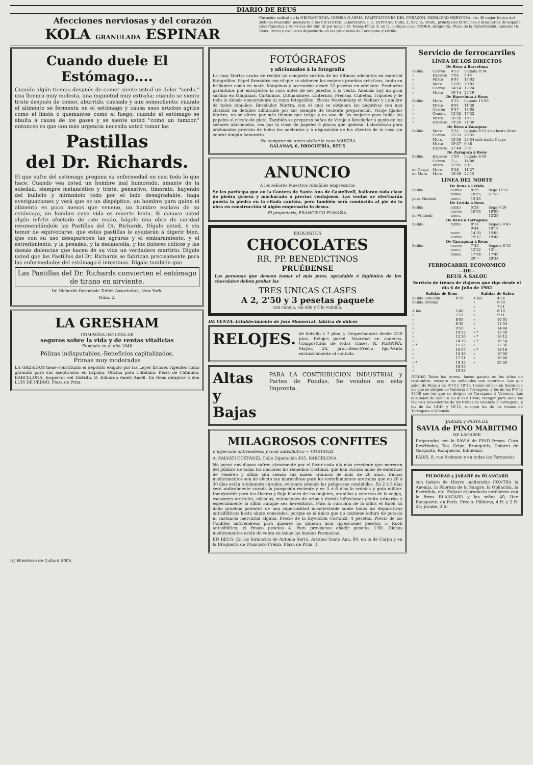DIARIO DE REUS
Afecciones nerviosas y del corazón
KOLA GRANULADA ESPINAR
Curación radical de la NEURASTENIA, DISNEA O ASMA, PALPITACIONES DEL CORAZON, DEIBLIDAD NERVIOSA, etc. El mejor tónico del sistema muscular, necesario á los CICLISTAS. Laboratorio: J. G. ESPINAR, Colis, 2, Sevilla. Venta, principales farmacias y droguerías de España, islas Canarias y Américas del Sur. Al por mayor, D. Tomás Piñol, S. en C., antigua casa CODER, droguería, Plaza de la Constitución, número 16, Reus. Unico y exclusivo depositario en las provincias de Tarragona y Lérida.
Cuando duele El Estómago....
Cuando algún tiempo después de comer siente usted un dolor "sordo," una llenura muy molesta, una inquietud muy extraña; cuando se siente triste después de comer, aburrido, cansado y aun somnoliento; cuando el alimento se fermenta en el estómago y causa esos eructos agrios como el limón ó quemantes como el fuego; cuando el estómago se abulta á causa de los gases y se siente usted "como un tambor," entonces es que con más urgencia necesita usted tomar las
Pastillas
del Dr. Richards.
El que sufre del estómago pregona su enfermedad en casi todo lo que hace. Cuando vea usted un hombre mal humorado, amante de la soledad, siempre melancólico y triste, pensativo, timorato, huyendo del bullicio y mirándolo todo por el lado desagradable, haga averiguaciones y verá que es un dispéptico, un hombre para quien el alimento es poco menos que veneno, un hombre esclavo de su estómago, un hombre cuya vida es muerte lenta. Si conoce usted algún infeliz afectado de este modo, hágale una obra de caridad recomendándole las Pastillas del Dr. Richards. Dígale usted, y sin temor de equivocarse, que estas pastillas le ayudarán á digerir bien, que con su uso desaparecen las agruras y el embaramiento, y el estreñimiento, y la pesadez, y la melancolía, y los dolores cólicos y las demás dolencias que hacen de su vida un verdadero martirio. Dígale usted que las Pastillas del Dr. Richards se fabrican precisamente para las enfermedades del estómago é intestinos. Dígale también que
Las Pastillas del Dr. Richards convierten el estómago de tirano en sirviente.
Dr. Richards Dyspepsia Tablet Association, New York.
Núm. 2.
LA GRESHAM
COMPAÑIA INGLESA DE
seguros sobre la vida y de rentas vitalicias
Fundada en el año 1848
Pólizas indisputables.-Beneficios capitalizados.
Primas muy moderadas
LA GRESHAM tiene constituido el depósito exigido por las Leyes fiscales vigentes como garantía para sus asegurados en España. Oficina para Cataluña: Plaza de Cataluña, BARCELONA. Inspector del Distrito, D. Eduardo Amell Amell. En Reus dirigirse á don LUIS DE PEDRO, Plaza de Prim.
FOTÓGRAFOS
y aficionados á la fotografía
La casa Martra acaba de recibir un completo surtido de los últimos adelantos en material fotográfico. Papel Bromidry con el que se obtienen las mejores pruebas artísticas, tanto en brillantez como en mate. Máquinas y accesorios desde 12 pesetas en adelante. Productos garantidos por ensayarlos la casa antes de ser puestos á la venta. Además hay un gran surtido en Máquinas, Cartulinas, Difumadores, Linternas, Prensas, Cubetas, Trípodes y de todo lo demás concerniente al ramo fotográfico. Placas Westendorp et Wehner y Lumière de todos tamaños. Revelador Martra, con el cual se obtienen las negativas con una claridad de detalles admirable por ser siempre de reciente preparación. Viraje fijador Martra; no se altera por más tiempo que tenga y es uno de los mejores para todos los papeles al citrato de plata. También se preparan baños de Viraje ó Revelador á gusto de los señores aficionados, sea por la clase de papeles ó placas que quieran. Laboratorio para aficionados provisto de todos los adelantos y á disposición de los clientes de la casa sin cobrar ningún honorario.
No comprar sin antes visitar la casa MARTRA
GALANAS, 6, DROGUERÍA, REUS
ANUNCIO
A los señores Maestros Albañiles empresarios
Se les participa que en la Cantera de Santa Ana de Castellvell, hallarán toda clase de piedra gruesa y machacada á precios ventajosos. Las ventas se efectuarán puesta la piedra en la citada cantera, pero también será conducida al pie de la obra en construcción si algún empresario lo desea.
El propietario, FRANCISCO FUMAÑA.
EXQUISITOS
CHOCOLATES
RR. PP. BENEDICTINOS
PRUÉBENSE
Las personas que deseen tomar el más puro, agradable é higiénico de los chocolates deben probar las
TRES UNICAS CLASES
A 2, 2'50 y 3 pesetas paquete
con canela, sin ella y á la vainilla.
DE VENTA: Establecimiento de José Monserrat, fábrica de dulces
RELOJES.
de bolsillo á 7 ptas. y Despertadores desde 4'50 ptas. Relojes pared. Novedad en cadenas. Composturas de todas clases. R. PERPIÑÁ. Mayor, 24. pral.-Reus-Precio fijo.-Venta exclusivamente al contado
Altas y Bajas
PARA LA CONTRIBUCION INDUSTRIAL y Partes de Fondas. Se venden en esta Imprenta.
MILAGROSOS CONFITES
ó inyección antivenéreos y roob antisifilítico — COSTANZI
A. SALVATI COSTANZI, Calle Diputación 435, BARCELONA
No pocos envidiosos sufren atrozmente por el favor cada día más creciente que merecen del público de todas las naciones los remedios Costanzi, que han curado miles de enfermos de venéreo y sífilis aun siendo sus males crónicos de más de 20 años. Dichos medicamentos son de efecto tan maravilloso para los estreñimientos uretrales que en 20 ó 30 días están totalmente curados, evitando además las peligrosas candelillas. En 2 ó 3 días será radicalmente curada la purgación reciente y en 5 ó 6 días la crónica y gota militar. Inmejorable para las úlceras y flujo blanco de las mujeres, arenillas y catarros de la vejiga, escozores uretrales, cálculos, retenciones de orina y demás infecciones génito urinarias y especialmente la sífilis aunque sea hereditaria. Para la curación de la sífilis el Roob ha dado pruebas patentes de una superioridad incontestable sobre todos los depurativos antisifilíticos hasta ahora conocidos, porque es el único que no contiene ioduro de potasio ni sustancia mercurial alguna. Precio de la Inyección Costanzi, 4 pesetas. Precio de los Confites antivenéreos para quienes no quieran usar inyecciones pesetas 5. Roob antisifilítico, el frasco pesetas 4. Para provincias añadir pesetas 1'00. Dichos medicamentos están de venta en todas las buenas Farmacias.
EN REUS: En las farmacias de Antonia Serra, Arrabal Santa Ana, 80, en la de Carpa y en la Droguería de Francisco Fréixa, Plaza de Prim, 1.
Servicio de ferrocarriles
LÍNEA DE LOS DIRECTOS
| De Reus á Barcelona | | | |
| --- | --- | --- | --- |
| Salida | Correo | 4'53 | llegada 8'34 |
| » | Expreso | 7'05 | 9'14 |
| » | Mixto | 8'41 | 13'03 |
| » | Merc. | 12'07 | 20'02 |
| » | Correo | 14'14 | 17'24 |
| » | Mixto | 19'14 | 22'19 |
| De Barcelona á Reus | | | |
| Salida | Merc. | 5'15 | llegada 15'06 |
| » | Mixto | 6'01 | 11'30 |
| » | Correo | 9'47 | 13'05 |
| » | Omnbs. | 12'35 | 17'32 |
| » | Mixto | 16'26 | 19'11 |
| » | Expreso | 19'26 | 21'38 |
| De Reus á Zaragoza | | | |
| Salida | Merc. | 5'32 | llegada 8'51 solo hasta Mora |
| | Correo | 13'33 | 20'35 |
| | Merc. | 15'36 | 23'54 solo hasta Caspe |
| | Mixto | 19'57 | 6'36 |
| | Expreso | 21'44 | 3'01 |
| De Zaragoza á Reus | | | |
| Salida | Expreso | 1'50 | llegada 6'59 |
| | Correo | 7'— | 14'08 |
| | Mixto | 22'05 | 8'11 |
| de Caspe | Merc. | 0'38 | 11'27 |
| de Mora | Merc. | 18'59 | 22'15 |
LÍNEA DEL NORTE
| De Reus á Lérida | | | |
| --- | --- | --- | --- |
| Salida | correo | 8'29 | llega 11'35 |
| | mixto | 18'05 | 21'57 |
| para Vimbodí | merc. | 13'45 | |
| De Lérida á Reus | | | |
| Salida | mixto | 5'28 | llega 9'29 |
| | correo | 16'05 | 19'09 |
| de Vimbodí | merc. | | 13'39 |
| De Reus á Tarragona | | | |
| Salida | mixto | 8'16 | llegada 8'45 |
| | | 9'44 | 10'18 |
| | merc. | 14'30 | 15'05 |
| | correo | 19'17 | 19'48 |
| De Tarragona á Reus | | | |
| Salida | correo | 7'45 | llegada 8'15 |
| | merc. | 12'22 | 13'— |
| | mixto | 17'08 | 17'46 |
| | | 20'— | 20'38 |
FERROCARRIL ECONOMICO
—DE—
REUS Á SALOU
Servicio de trenes de viajeros que rige desde el día 6 de Julio de 1902
| Salidas de Reus | | Salidas de Salou | |
| --- | --- | --- | --- |
| Salida Estación | 4'10 | A las | 4'56 |
| Salida Arrabal | | » | 6'30 |
| | | » | 7'21 |
| A las | 5'40 | » | 8'10 |
| » | 7'12 | » | 9'11 |
| » | 8'00 | » | 10'01 |
| » | 8'45 | » | 11'04 |
| » | 9'50 | » | 14'48 |
| » | 10'55 | » * | 15'30 |
| » | 12'30 | » * | 16'12 |
| » | 14'30 | » * | 16'54 |
| » * | 15'25 | » | 17'36 |
| » | 16'07 | » * | 18'18 |
| » | 16'49 | » | 19'00 |
| » | 17'31 | » | 19'40 |
| » * | 18'13 | » | 20'30 |
| » | 18'55 | | |
| » | 19'35 | | |
NOTAS: Todos los trenes, hacen parada en los sitios de costumbre, excepto los señalados con asterisco. Los que salen de Reus á las 4'10 y 18'13, tienen enlace en Salou con los que se dirigen de Valencia á Tarragona; y los de las 9'50 y 14'30 con los que se dirigen de Tarragona á Valencia. Los que salen de Salou á las 4'56 y 19'40, recogen para Reus los viajeros procedentes de los trenes de Valencia á Tarragona; y los de las 14'48 y 16'12, recogen los de los trenes de Tarragona á Valencia.
JARABE y PASTA DE
SAVIA de PINO MARITIMO
DE LAGASSE
Preparados con la SAVIA de PINO fresca. Cura Resfriados, Tos, Gripe, Bronquitis, Dolores de Garganta, Ronqueras, Influenza.
PARIS, 8, rue Vivienne y en todas las Farmacias
PILDORAS y JARABE de BLANCARD
con Ioduro de Hierro inalterable CONTRA la Anemia, la Pobreza de la Sangre, la Opilación, la Escrófula, etc. Exíjase el producto verdadero con la firma BLANCARD y las señas 40, Rue Bonaparte, en París. Precio: Píldoras, 4 fr. y 2 fr. 25; Jarabe, 3 fr.
(c) Ministerio de Cultura 2005